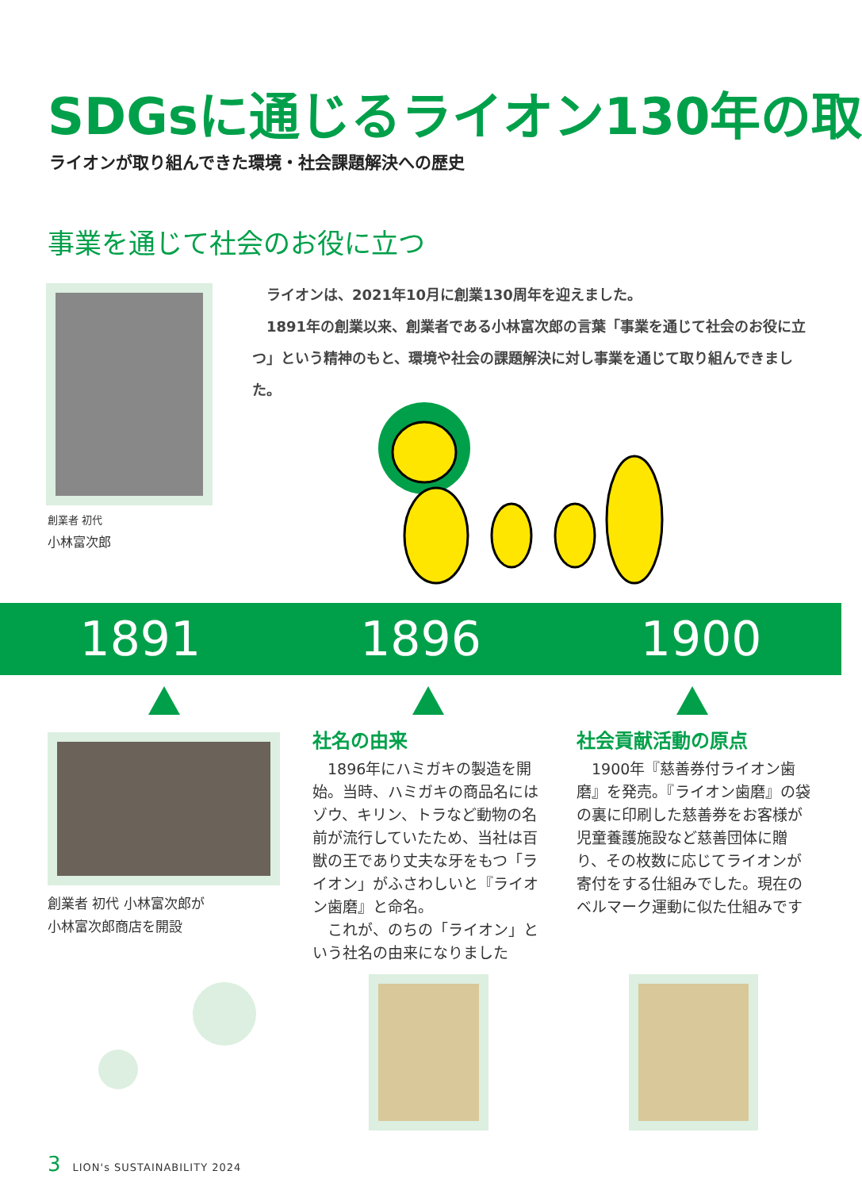SDGsに通じるライオン130年の取
ライオンが取り組んできた環境・社会課題解決への歴史
事業を通じて社会のお役に立つ
　ライオンは、2021年10月に創業130周年を迎えました。
　1891年の創業以来、創業者である小林富次郎の言葉「事業を通じて社会のお役に立つ」という精神のもと、環境や社会の課題解決に対し事業を通じて取り組んできました。
創業者 初代
小林富次郎
1891 1896 1900
創業者 初代 小林富次郎が
小林富次郎商店を開設
社名の由来
　1896年にハミガキの製造を開始。当時、ハミガキの商品名にはゾウ、キリン、トラなど動物の名前が流行していたため、当社は百獣の王であり丈夫な牙をもつ「ライオン」がふさわしいと『ライオン歯磨』と命名。
　これが、のちの「ライオン」という社名の由来になりました
社会貢献活動の原点
　1900年『慈善券付ライオン歯磨』を発売。『ライオン歯磨』の袋の裏に印刷した慈善券をお客様が児童養護施設など慈善団体に贈り、その枚数に応じてライオンが寄付をする仕組みでした。現在のベルマーク運動に似た仕組みです
3　LION's SUSTAINABILITY 2024